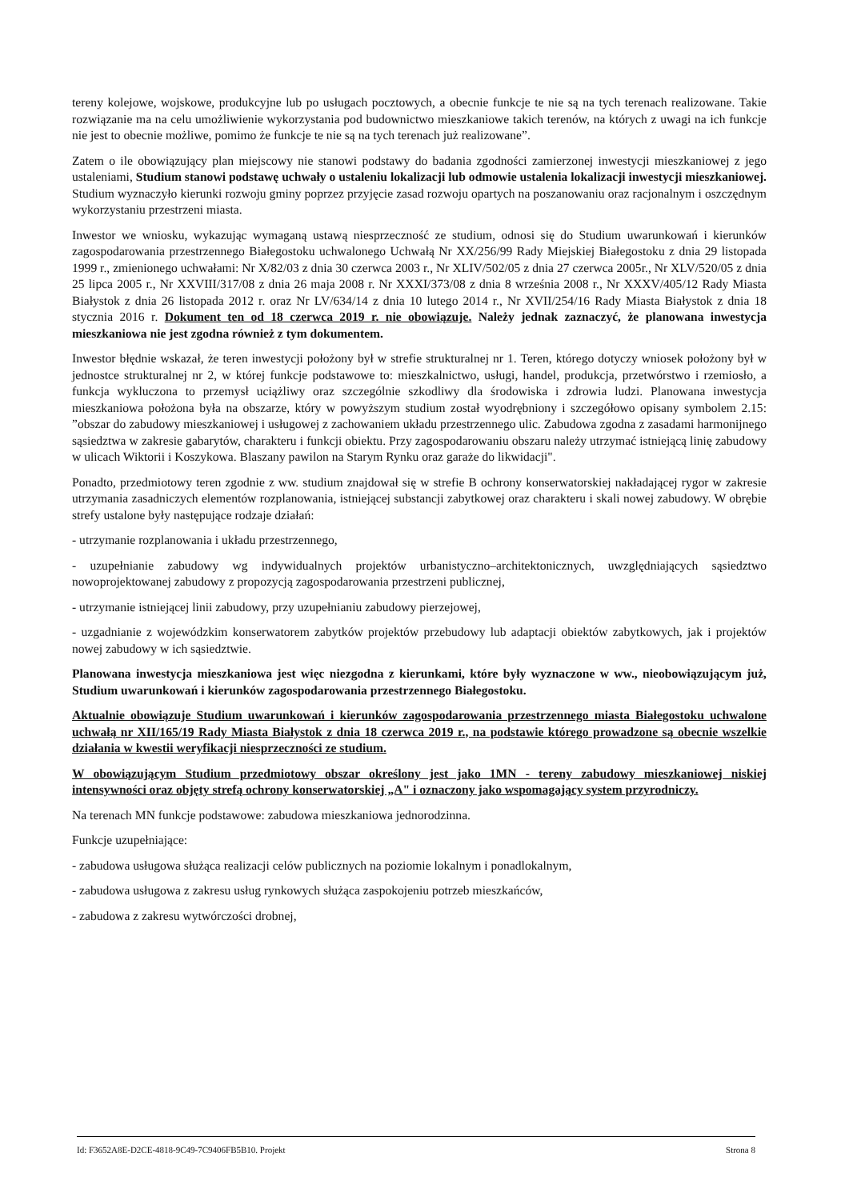tereny kolejowe, wojskowe, produkcyjne lub po usługach pocztowych, a obecnie funkcje te nie są na tych terenach realizowane. Takie rozwiązanie ma na celu umożliwienie wykorzystania pod budownictwo mieszkaniowe takich terenów, na których z uwagi na ich funkcje nie jest to obecnie możliwe, pomimo że funkcje te nie są na tych terenach już realizowane”.
Zatem o ile obowiązujący plan miejscowy nie stanowi podstawy do badania zgodności zamierzonej inwestycji mieszkaniowej z jego ustaleniami, Studium stanowi podstawę uchwały o ustaleniu lokalizacji lub odmowie ustalenia lokalizacji inwestycji mieszkaniowej. Studium wyznaczyło kierunki rozwoju gminy poprzez przyjęcie zasad rozwoju opartych na poszanowaniu oraz racjonalnym i oszczędnym wykorzystaniu przestrzeni miasta.
Inwestor we wniosku, wykazując wymaganą ustawą niesprzeczność ze studium, odnosi się do Studium uwarunkowań i kierunków zagospodarowania przestrzennego Białegostoku uchwalonego Uchwałą Nr XX/256/99 Rady Miejskiej Białegostoku z dnia 29 listopada 1999 r., zmienionego uchwałami: Nr X/82/03 z dnia 30 czerwca 2003 r., Nr XLIV/502/05 z dnia 27 czerwca 2005r., Nr XLV/520/05 z dnia 25 lipca 2005 r., Nr XXVIII/317/08 z dnia 26 maja 2008 r. Nr XXXI/373/08 z dnia 8 września 2008 r., Nr XXXV/405/12 Rady Miasta Białystok z dnia 26 listopada 2012 r. oraz Nr LV/634/14 z dnia 10 lutego 2014 r., Nr XVII/254/16 Rady Miasta Białystok z dnia 18 stycznia 2016 r. Dokument ten od 18 czerwca 2019 r. nie obowiązuje. Należy jednak zaznaczyć, że planowana inwestycja mieszkaniowa nie jest zgodna również z tym dokumentem.
Inwestor błędnie wskazał, że teren inwestycji położony był w strefie strukturalnej nr 1. Teren, którego dotyczy wniosek położony był w jednostce strukturalnej nr 2, w której funkcje podstawowe to: mieszkalnictwo, usługi, handel, produkcja, przetwórstwo i rzemiosło, a funkcja wykluczona to przemysł uciążliwy oraz szczególnie szkodliwy dla środowiska i zdrowia ludzi. Planowana inwestycja mieszkaniowa położona była na obszarze, który w powyższym studium został wyodrębniony i szczegółowo opisany symbolem 2.15: ”obszar do zabudowy mieszkaniowej i usługowej z zachowaniem układu przestrzennego ulic. Zabudowa zgodna z zasadami harmonijnego sąsiedztwa w zakresie gabarytów, charakteru i funkcji obiektu. Przy zagospodarowaniu obszaru należy utrzymać istniejącą linię zabudowy w ulicach Wiktorii i Koszykowa. Blaszany pawilon na Starym Rynku oraz garaże do likwidacji".
Ponadto, przedmiotowy teren zgodnie z ww. studium znajdował się w strefie B ochrony konserwatorskiej nakładającej rygor w zakresie utrzymania zasadniczych elementów rozplanowania, istniejącej substancji zabytkowej oraz charakteru i skali nowej zabudowy. W obrębie strefy ustalone były następujące rodzaje działań:
- utrzymanie rozplanowania i układu przestrzennego,
- uzupełnianie zabudowy wg indywidualnych projektów urbanistyczno–architektonicznych, uwzględniających sąsiedztwo nowoprojektowanej zabudowy z propozycją zagospodarowania przestrzeni publicznej,
- utrzymanie istniejącej linii zabudowy, przy uzupełnianiu zabudowy pierzejowej,
- uzgadnianie z wojewódzkim konserwatorem zabytków projektów przebudowy lub adaptacji obiektów zabytkowych, jak i projektów nowej zabudowy w ich sąsiedztwie.
Planowana inwestycja mieszkaniowa jest więc niezgodna z kierunkami, które były wyznaczone w ww., nieobowiązującym już, Studium uwarunkowań i kierunków zagospodarowania przestrzennego Białegostoku.
Aktualnie obowiązuje Studium uwarunkowań i kierunków zagospodarowania przestrzennego miasta Białegostoku uchwalone uchwałą nr XII/165/19 Rady Miasta Białystok z dnia 18 czerwca 2019 r., na podstawie którego prowadzone są obecnie wszelkie działania w kwestii weryfikacji niesprzeczności ze studium.
W obowiązującym Studium przedmiotowy obszar określony jest jako 1MN - tereny zabudowy mieszkaniowej niskiej intensywności oraz objęty strefą ochrony konserwatorskiej „A" i oznaczony jako wspomagający system przyrodniczy.
Na terenach MN funkcje podstawowe: zabudowa mieszkaniowa jednorodzinna.
Funkcje uzupełniające:
- zabudowa usługowa służąca realizacji celów publicznych na poziomie lokalnym i ponadlokalnym,
- zabudowa usługowa z zakresu usług rynkowych służąca zaspokojeniu potrzeb mieszkańców,
- zabudowa z zakresu wytwórczości drobnej,
Id: F3652A8E-D2CE-4818-9C49-7C9406FB5B10. Projekt Strona 8